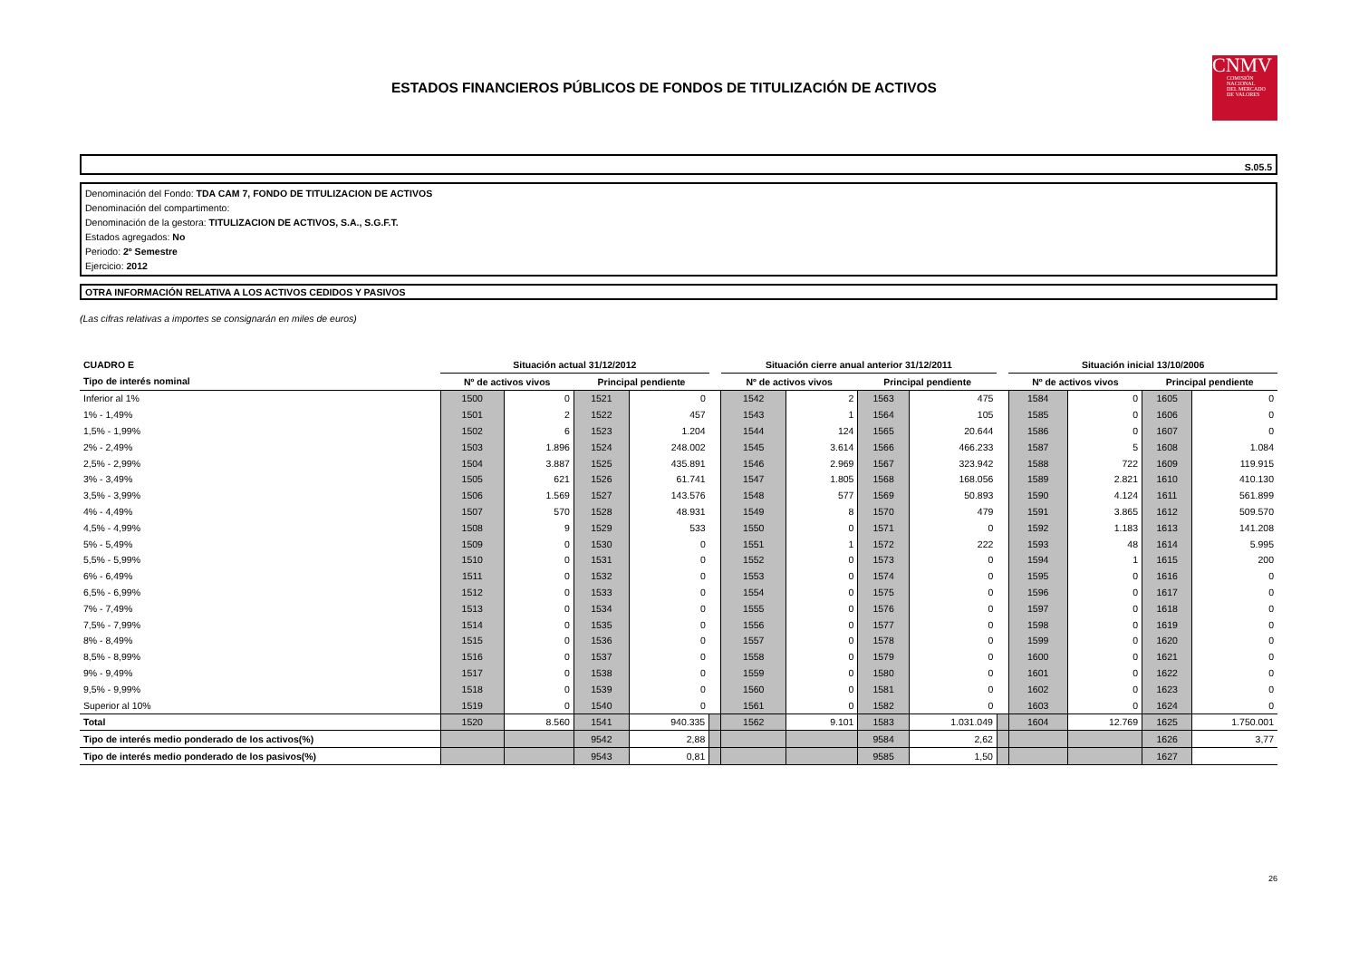ESTADOS FINANCIEROS PÚBLICOS DE FONDOS DE TITULIZACIÓN DE ACTIVOS
CNMV
COMISIÓN
NACIONAL
DEL MERCADO
DE VALORES
S.05.5
Denominación del Fondo: TDA CAM 7, FONDO DE TITULIZACION DE ACTIVOS
Denominación del compartimento:
Denominación de la gestora: TITULIZACION DE ACTIVOS, S.A., S.G.F.T.
Estados agregados: No
Periodo: 2º Semestre
Ejercicio: 2012
OTRA INFORMACIÓN RELATIVA A LOS ACTIVOS CEDIDOS Y PASIVOS
(Las cifras relativas a importes se consignarán en miles de euros)
| CUADRO E | Situación actual 31/12/2012 | | | | | Situación cierre anual anterior 31/12/2011 | | | | | Situación inicial 13/10/2006 | | | |
| --- | --- | --- | --- | --- | --- | --- | --- | --- | --- | --- | --- | --- | --- | --- |
| Tipo de interés nominal | Nº de activos vivos | | Principal pendiente | | | Nº de activos vivos | | Principal pendiente | | | Nº de activos vivos | | Principal pendiente | |
| Inferior al 1% | 1500 | 0 | 1521 | 0 | | 1542 | 2 | 1563 | 475 | | 1584 | 0 | 1605 | 0 |
| 1% - 1,49% | 1501 | 2 | 1522 | 457 | | 1543 | 1 | 1564 | 105 | | 1585 | 0 | 1606 | 0 |
| 1,5% - 1,99% | 1502 | 6 | 1523 | 1.204 | | 1544 | 124 | 1565 | 20.644 | | 1586 | 0 | 1607 | 0 |
| 2% - 2,49% | 1503 | 1.896 | 1524 | 248.002 | | 1545 | 3.614 | 1566 | 466.233 | | 1587 | 5 | 1608 | 1.084 |
| 2,5% - 2,99% | 1504 | 3.887 | 1525 | 435.891 | | 1546 | 2.969 | 1567 | 323.942 | | 1588 | 722 | 1609 | 119.915 |
| 3% - 3,49% | 1505 | 621 | 1526 | 61.741 | | 1547 | 1.805 | 1568 | 168.056 | | 1589 | 2.821 | 1610 | 410.130 |
| 3,5% - 3,99% | 1506 | 1.569 | 1527 | 143.576 | | 1548 | 577 | 1569 | 50.893 | | 1590 | 4.124 | 1611 | 561.899 |
| 4% - 4,49% | 1507 | 570 | 1528 | 48.931 | | 1549 | 8 | 1570 | 479 | | 1591 | 3.865 | 1612 | 509.570 |
| 4,5% - 4,99% | 1508 | 9 | 1529 | 533 | | 1550 | 0 | 1571 | 0 | | 1592 | 1.183 | 1613 | 141.208 |
| 5% - 5,49% | 1509 | 0 | 1530 | 0 | | 1551 | 1 | 1572 | 222 | | 1593 | 48 | 1614 | 5.995 |
| 5,5% - 5,99% | 1510 | 0 | 1531 | 0 | | 1552 | 0 | 1573 | 0 | | 1594 | 1 | 1615 | 200 |
| 6% - 6,49% | 1511 | 0 | 1532 | 0 | | 1553 | 0 | 1574 | 0 | | 1595 | 0 | 1616 | 0 |
| 6,5% - 6,99% | 1512 | 0 | 1533 | 0 | | 1554 | 0 | 1575 | 0 | | 1596 | 0 | 1617 | 0 |
| 7% - 7,49% | 1513 | 0 | 1534 | 0 | | 1555 | 0 | 1576 | 0 | | 1597 | 0 | 1618 | 0 |
| 7,5% - 7,99% | 1514 | 0 | 1535 | 0 | | 1556 | 0 | 1577 | 0 | | 1598 | 0 | 1619 | 0 |
| 8% - 8,49% | 1515 | 0 | 1536 | 0 | | 1557 | 0 | 1578 | 0 | | 1599 | 0 | 1620 | 0 |
| 8,5% - 8,99% | 1516 | 0 | 1537 | 0 | | 1558 | 0 | 1579 | 0 | | 1600 | 0 | 1621 | 0 |
| 9% - 9,49% | 1517 | 0 | 1538 | 0 | | 1559 | 0 | 1580 | 0 | | 1601 | 0 | 1622 | 0 |
| 9,5% - 9,99% | 1518 | 0 | 1539 | 0 | | 1560 | 0 | 1581 | 0 | | 1602 | 0 | 1623 | 0 |
| Superior al 10% | 1519 | 0 | 1540 | 0 | | 1561 | 0 | 1582 | 0 | | 1603 | 0 | 1624 | 0 |
| Total | 1520 | 8.560 | 1541 | 940.335 | | 1562 | 9.101 | 1583 | 1.031.049 | | 1604 | 12.769 | 1625 | 1.750.001 |
| Tipo de interés medio ponderado de los activos(%) | | | 9542 | 2,88 | | | | 9584 | 2,62 | | | | 1626 | 3,77 |
| Tipo de interés medio ponderado de los pasivos(%) | | | 9543 | 0,81 | | | | 9585 | 1,50 | | | | 1627 | |
26